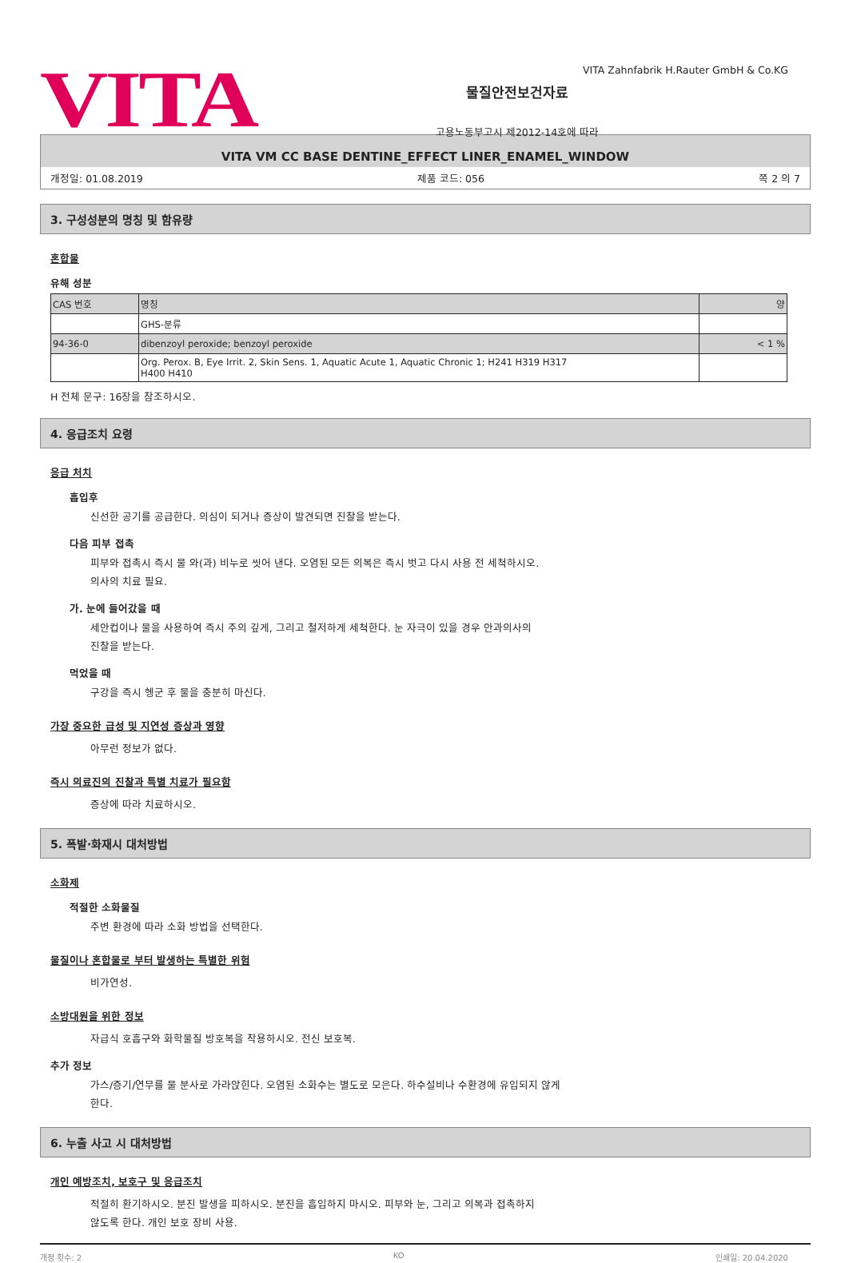VITA
물질안전보건자료
고용노동부고시 제2012-14호에 따라
VITA Zahnfabrik H.Rauter GmbH & Co.KG
VITA VM CC BASE DENTINE_EFFECT LINER_ENAMEL_WINDOW
개정일: 01.08.2019 제품 코드: 056 쪽 2 의 7
3. 구성성분의 명칭 및 함유량
혼합물
유해 성분
| CAS 번호 | 명칭 | 양 |
| | GHS-분류 | |
| 94-36-0 | dibenzoyl peroxide; benzoyl peroxide | < 1 % |
| | Org. Perox. B, Eye Irrit. 2, Skin Sens. 1, Aquatic Acute 1, Aquatic Chronic 1; H241 H319 H317 H400 H410 | |
H 전체 문구: 16장을 참조하시오.
4. 응급조치 요령
응급 처치
흡입후
신선한 공기를 공급한다. 의심이 되거나 증상이 발견되면 진찰을 받는다.
다음 피부 접촉
피부와 접촉시 즉시 물 와(과) 비누로 씻어 낸다. 오염된 모든 의복은 즉시 벗고 다시 사용 전 세척하시오.
의사의 치료 필요.
가. 눈에 들어갔을 때
세안컵이나 물을 사용하여 즉시 주의 깊게, 그리고 철저하게 세척한다. 눈 자극이 있을 경우 안과의사의
진찰을 받는다.
먹었을 때
구강을 즉시 헹군 후 물을 충분히 마신다.
가장 중요한 급성 및 지연성 증상과 영향
아무런 정보가 없다.
즉시 의료진의 진찰과 특별 치료가 필요함
증상에 따라 치료하시오.
5. 폭발·화재시 대처방법
소화제
적절한 소화물질
주변 환경에 따라 소화 방법을 선택한다.
물질이나 혼합물로 부터 발생하는 특별한 위험
비가연성.
소방대원을 위한 정보
자급식 호흡구와 화학물질 방호복을 착용하시오. 전신 보호복.
추가 정보
가스/증기/연무를 물 분사로 가라앉힌다. 오염된 소화수는 별도로 모은다. 하수설비나 수환경에 유입되지 않게
한다.
6. 누출 사고 시 대처방법
개인 예방조치, 보호구 및 응급조치
적절히 환기하시오. 분진 발생을 피하시오. 분진을 흡입하지 마시오. 피부와 눈, 그리고 의복과 접촉하지
않도록 한다. 개인 보호 장비 사용.
개정 횟수: 2 KO 인쇄일: 20.04.2020